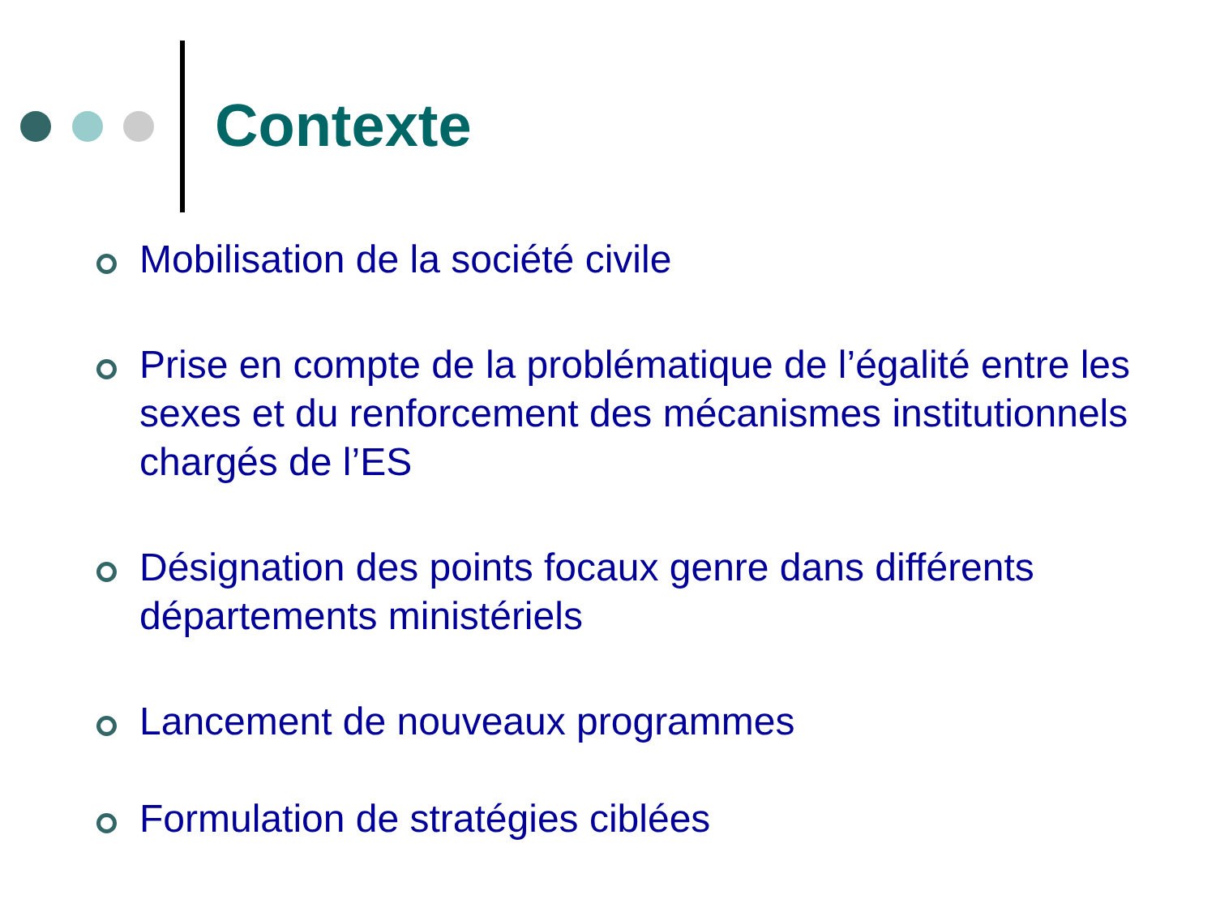Contexte
Mobilisation de la société civile
Prise en compte de la problématique de l’égalité entre les sexes et du renforcement des mécanismes institutionnels chargés de l’ES
Désignation des points focaux genre dans différents départements ministériels
Lancement de nouveaux programmes
Formulation de stratégies ciblées